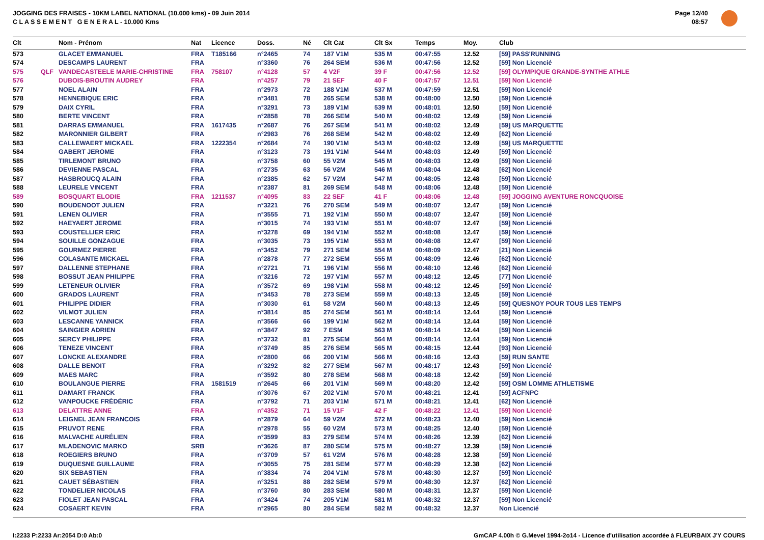JOGGING DES FRAISES - 10KM LABEL NATIONAL (10.000 kms) - 09 Juin 2014
C L A S S E M E N T G E N E R A L - 10.000 Kms
Page 12/40
08:57
| Clt | | Nom - Prénom | Nat | Licence | Doss. | Né | Clt Cat | Clt Sx | Temps | Moy. | Club |
| --- | --- | --- | --- | --- | --- | --- | --- | --- | --- | --- | --- |
| 573 | | GLACET EMMANUEL | FRA | T185166 | n°2465 | 74 | 187 V1M | 535 M | 00:47:55 | 12.52 | [59] PASS'RUNNING |
| 574 | | DESCAMPS LAURENT | FRA | | n°3360 | 76 | 264 SEM | 536 M | 00:47:56 | 12.52 | [59] Non Licencié |
| 575 | QLF | VANDECASTEELE MARIE-CHRISTINE | FRA | 758107 | n°4128 | 57 | 4 V2F | 39 F | 00:47:56 | 12.52 | [59] OLYMPIQUE GRANDE-SYNTHE ATHLE |
| 576 | | DUBOIS-BROUTIN AUDREY | FRA | | n°4257 | 79 | 21 SEF | 40 F | 00:47:57 | 12.51 | [59] Non Licencié |
| 577 | | NOEL ALAIN | FRA | | n°2973 | 72 | 188 V1M | 537 M | 00:47:59 | 12.51 | [59] Non Licencié |
| 578 | | HENNEBIQUE ERIC | FRA | | n°3481 | 78 | 265 SEM | 538 M | 00:48:00 | 12.50 | [59] Non Licencié |
| 579 | | DAIX CYRIL | FRA | | n°3291 | 73 | 189 V1M | 539 M | 00:48:01 | 12.50 | [59] Non Licencié |
| 580 | | BERTE VINCENT | FRA | | n°2858 | 78 | 266 SEM | 540 M | 00:48:02 | 12.49 | [59] Non Licencié |
| 581 | | DARRAS EMMANUEL | FRA | 1617435 | n°2687 | 76 | 267 SEM | 541 M | 00:48:02 | 12.49 | [59] US MARQUETTE |
| 582 | | MARONNIER GILBERT | FRA | | n°2983 | 76 | 268 SEM | 542 M | 00:48:02 | 12.49 | [62] Non Licencié |
| 583 | | CALLEWAERT MICKAEL | FRA | 1222354 | n°2684 | 74 | 190 V1M | 543 M | 00:48:02 | 12.49 | [59] US MARQUETTE |
| 584 | | GABERT JEROME | FRA | | n°3123 | 73 | 191 V1M | 544 M | 00:48:03 | 12.49 | [59] Non Licencié |
| 585 | | TIRLEMONT BRUNO | FRA | | n°3758 | 60 | 55 V2M | 545 M | 00:48:03 | 12.49 | [59] Non Licencié |
| 586 | | DEVIENNE PASCAL | FRA | | n°2735 | 63 | 56 V2M | 546 M | 00:48:04 | 12.48 | [62] Non Licencié |
| 587 | | HASBROUCQ ALAIN | FRA | | n°2385 | 62 | 57 V2M | 547 M | 00:48:05 | 12.48 | [59] Non Licencié |
| 588 | | LEURELE VINCENT | FRA | | n°2387 | 81 | 269 SEM | 548 M | 00:48:06 | 12.48 | [59] Non Licencié |
| 589 | | BOSQUART ELODIE | FRA | 1211537 | n°4095 | 83 | 22 SEF | 41 F | 00:48:06 | 12.48 | [59] JOGGING AVENTURE RONCQUOISE |
| 590 | | BOUDENOOT JULIEN | FRA | | n°3221 | 76 | 270 SEM | 549 M | 00:48:07 | 12.47 | [59] Non Licencié |
| 591 | | LENEN OLIVIER | FRA | | n°3555 | 71 | 192 V1M | 550 M | 00:48:07 | 12.47 | [59] Non Licencié |
| 592 | | HAEYAERT JEROME | FRA | | n°3015 | 74 | 193 V1M | 551 M | 00:48:07 | 12.47 | [59] Non Licencié |
| 593 | | COUSTELLIER ERIC | FRA | | n°3278 | 69 | 194 V1M | 552 M | 00:48:08 | 12.47 | [59] Non Licencié |
| 594 | | SOUILLE GONZAGUE | FRA | | n°3035 | 73 | 195 V1M | 553 M | 00:48:08 | 12.47 | [59] Non Licencié |
| 595 | | GOURMEZ PIERRE | FRA | | n°3452 | 79 | 271 SEM | 554 M | 00:48:09 | 12.47 | [21] Non Licencié |
| 596 | | COLASANTE MICKAEL | FRA | | n°2878 | 77 | 272 SEM | 555 M | 00:48:09 | 12.46 | [62] Non Licencié |
| 597 | | DALLENNE STEPHANE | FRA | | n°2721 | 71 | 196 V1M | 556 M | 00:48:10 | 12.46 | [62] Non Licencié |
| 598 | | BOSSUT JEAN PHILIPPE | FRA | | n°3216 | 72 | 197 V1M | 557 M | 00:48:12 | 12.45 | [77] Non Licencié |
| 599 | | LETENEUR OLIVIER | FRA | | n°3572 | 69 | 198 V1M | 558 M | 00:48:12 | 12.45 | [59] Non Licencié |
| 600 | | GRADOS LAURENT | FRA | | n°3453 | 78 | 273 SEM | 559 M | 00:48:13 | 12.45 | [59] Non Licencié |
| 601 | | PHILIPPE DIDIER | FRA | | n°3030 | 61 | 58 V2M | 560 M | 00:48:13 | 12.45 | [59] QUESNOY POUR TOUS LES TEMPS |
| 602 | | VILMOT JULIEN | FRA | | n°3814 | 85 | 274 SEM | 561 M | 00:48:14 | 12.44 | [59] Non Licencié |
| 603 | | LESCANNE YANNICK | FRA | | n°3566 | 66 | 199 V1M | 562 M | 00:48:14 | 12.44 | [59] Non Licencié |
| 604 | | SAINGIER ADRIEN | FRA | | n°3847 | 92 | 7 ESM | 563 M | 00:48:14 | 12.44 | [59] Non Licencié |
| 605 | | SERCY PHILIPPE | FRA | | n°3732 | 81 | 275 SEM | 564 M | 00:48:14 | 12.44 | [59] Non Licencié |
| 606 | | TENEZE VINCENT | FRA | | n°3749 | 85 | 276 SEM | 565 M | 00:48:15 | 12.44 | [93] Non Licencié |
| 607 | | LONCKE ALEXANDRE | FRA | | n°2800 | 66 | 200 V1M | 566 M | 00:48:16 | 12.43 | [59] RUN SANTE |
| 608 | | DALLE BENOIT | FRA | | n°3292 | 82 | 277 SEM | 567 M | 00:48:17 | 12.43 | [59] Non Licencié |
| 609 | | MAES MARC | FRA | | n°3592 | 80 | 278 SEM | 568 M | 00:48:18 | 12.42 | [59] Non Licencié |
| 610 | | BOULANGUE PIERRE | FRA | 1581519 | n°2645 | 66 | 201 V1M | 569 M | 00:48:20 | 12.42 | [59] OSM LOMME ATHLETISME |
| 611 | | DAMART FRANCK | FRA | | n°3076 | 67 | 202 V1M | 570 M | 00:48:21 | 12.41 | [59] ACFNPC |
| 612 | | VANPOUCKE FRÉDÉRIC | FRA | | n°3792 | 71 | 203 V1M | 571 M | 00:48:21 | 12.41 | [62] Non Licencié |
| 613 | | DELATTRE ANNE | FRA | | n°4352 | 71 | 15 V1F | 42 F | 00:48:22 | 12.41 | [59] Non Licencié |
| 614 | | LEIGNEL JEAN FRANCOIS | FRA | | n°2879 | 64 | 59 V2M | 572 M | 00:48:23 | 12.40 | [59] Non Licencié |
| 615 | | PRUVOT RENE | FRA | | n°2978 | 55 | 60 V2M | 573 M | 00:48:25 | 12.40 | [59] Non Licencié |
| 616 | | MALVACHE AURÉLIEN | FRA | | n°3599 | 83 | 279 SEM | 574 M | 00:48:26 | 12.39 | [62] Non Licencié |
| 617 | | MLADENOVIC MARKO | SRB | | n°3626 | 87 | 280 SEM | 575 M | 00:48:27 | 12.39 | [59] Non Licencié |
| 618 | | ROEGIERS BRUNO | FRA | | n°3709 | 57 | 61 V2M | 576 M | 00:48:28 | 12.38 | [59] Non Licencié |
| 619 | | DUQUESNE GUILLAUME | FRA | | n°3055 | 75 | 281 SEM | 577 M | 00:48:29 | 12.38 | [62] Non Licencié |
| 620 | | SIX SEBASTIEN | FRA | | n°3834 | 74 | 204 V1M | 578 M | 00:48:30 | 12.37 | [59] Non Licencié |
| 621 | | CAUET SÉBASTIEN | FRA | | n°3251 | 88 | 282 SEM | 579 M | 00:48:30 | 12.37 | [62] Non Licencié |
| 622 | | TONDELIER NICOLAS | FRA | | n°3760 | 80 | 283 SEM | 580 M | 00:48:31 | 12.37 | [59] Non Licencié |
| 623 | | FIOLET JEAN PASCAL | FRA | | n°3424 | 74 | 205 V1M | 581 M | 00:48:32 | 12.37 | [59] Non Licencié |
| 624 | | COSAERT KEVIN | FRA | | n°2965 | 80 | 284 SEM | 582 M | 00:48:32 | 12.37 | Non Licencié |
I:2233 P:2233 Ar:2054 D:0 Ab:0
GmCAP 4.00h © G.Mevel 1994-2o14 - Licence d'utilisation accordée à FLEURBAIX J'Y COURS